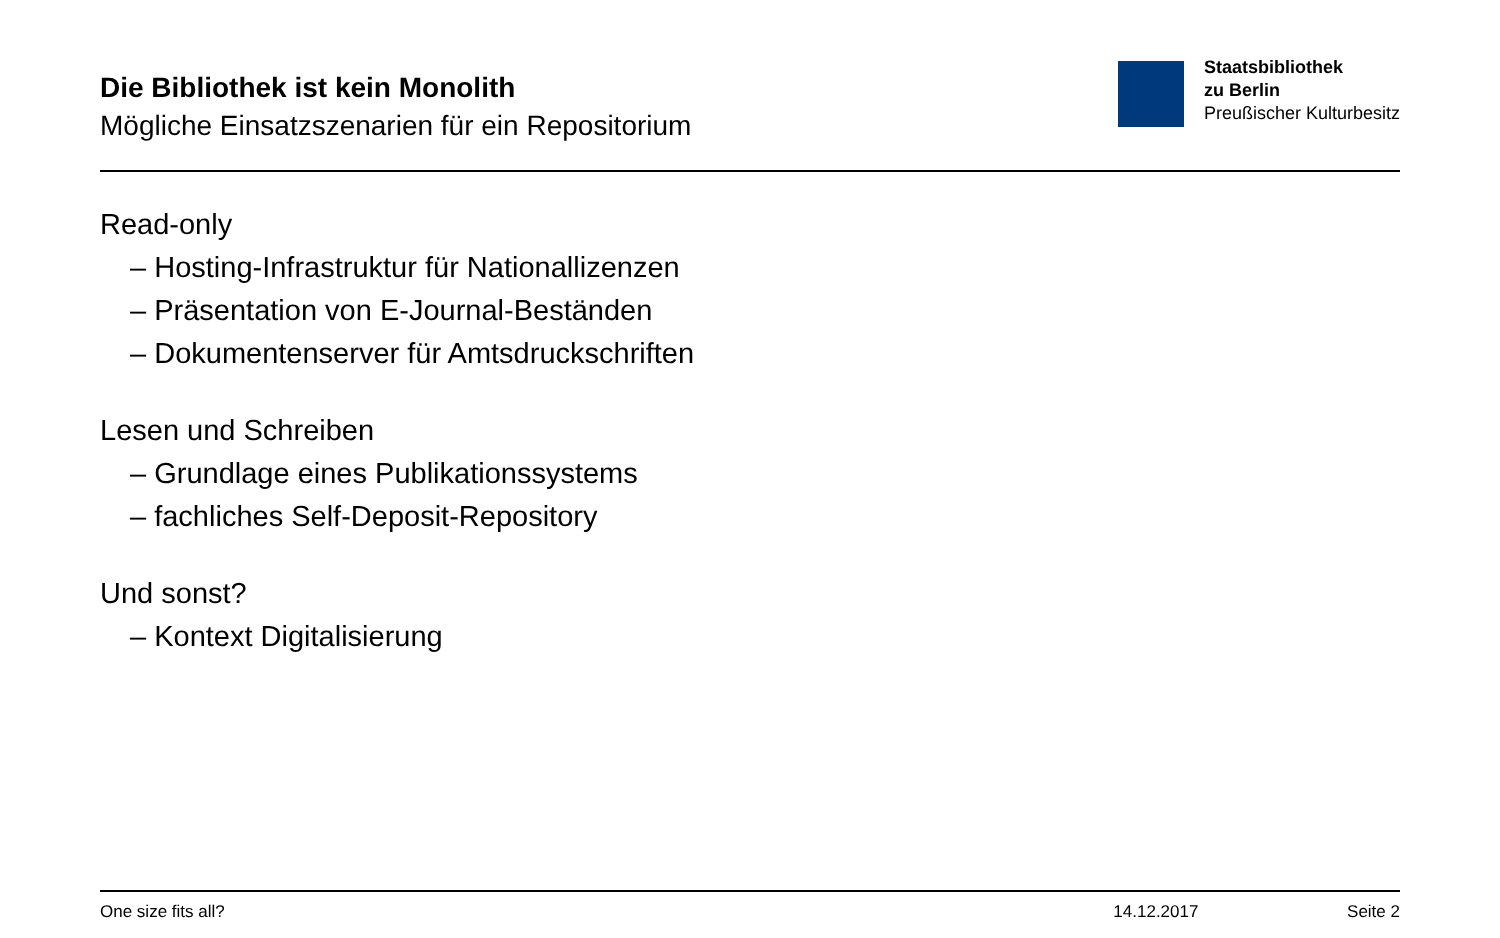Die Bibliothek ist kein Monolith
Mögliche Einsatzszenarien für ein Repositorium
Staatsbibliothek
zu Berlin
Preußischer Kulturbesitz
Read-only
– Hosting-Infrastruktur für Nationallizenzen
– Präsentation von E-Journal-Beständen
– Dokumentenserver für Amtsdruckschriften
Lesen und Schreiben
– Grundlage eines Publikationssystems
– fachliches Self-Deposit-Repository
Und sonst?
– Kontext Digitalisierung
One size fits all? 14.12.2017 Seite 2